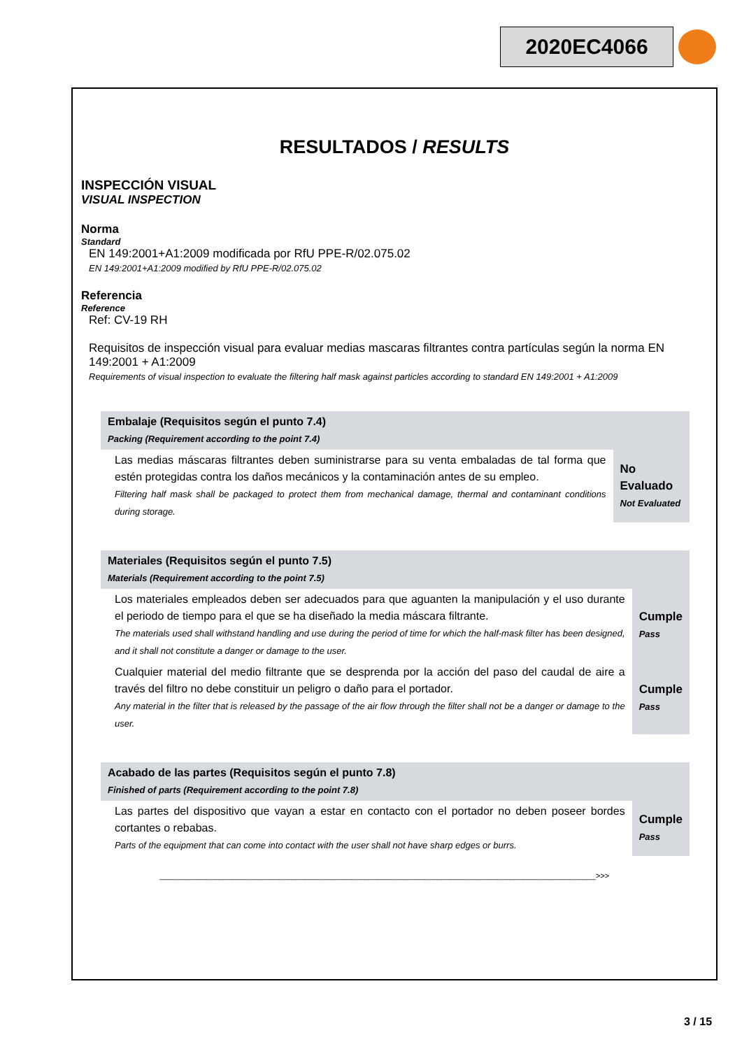2020EC4066
RESULTADOS / RESULTS
INSPECCIÓN VISUAL
VISUAL INSPECTION
Norma
Standard
EN 149:2001+A1:2009 modificada por RfU PPE-R/02.075.02
EN 149:2001+A1:2009 modified by RfU PPE-R/02.075.02
Referencia
Reference
Ref: CV-19 RH
Requisitos de inspección visual para evaluar medias mascaras filtrantes contra partículas según la norma EN 149:2001 + A1:2009
Requirements of visual inspection to evaluate the filtering half mask against particles according to standard EN 149:2001 + A1:2009
| Embalaje (Requisitos según el punto 7.4) Packing (Requirement according to the point 7.4) | |
| Las medias máscaras filtrantes deben suministrarse para su venta embaladas de tal forma que estén protegidas contra los daños mecánicos y la contaminación antes de su empleo. Filtering half mask shall be packaged to protect them from mechanical damage, thermal and contaminant conditions during storage. | No Evaluado Not Evaluated |
| Materiales (Requisitos según el punto 7.5) Materials (Requirement according to the point 7.5) | |
| Los materiales empleados deben ser adecuados para que aguanten la manipulación y el uso durante el periodo de tiempo para el que se ha diseñado la media máscara filtrante. The materials used shall withstand handling and use during the period of time for which the half-mask filter has been designed, and it shall not constitute a danger or damage to the user. | Cumple Pass |
| Cualquier material del medio filtrante que se desprenda por la acción del paso del caudal de aire a través del filtro no debe constituir un peligro o daño para el portador. Any material in the filter that is released by the passage of the air flow through the filter shall not be a danger or damage to the user. | Cumple Pass |
| Acabado de las partes (Requisitos según el punto 7.8) Finished of parts (Requirement according to the point 7.8) | |
| Las partes del dispositivo que vayan a estar en contacto con el portador no deben poseer bordes cortantes o rebabas. Parts of the equipment that can come into contact with the user shall not have sharp edges or burrs. | Cumple Pass |
______________________________________________________________________________________________________>>>
3 / 15